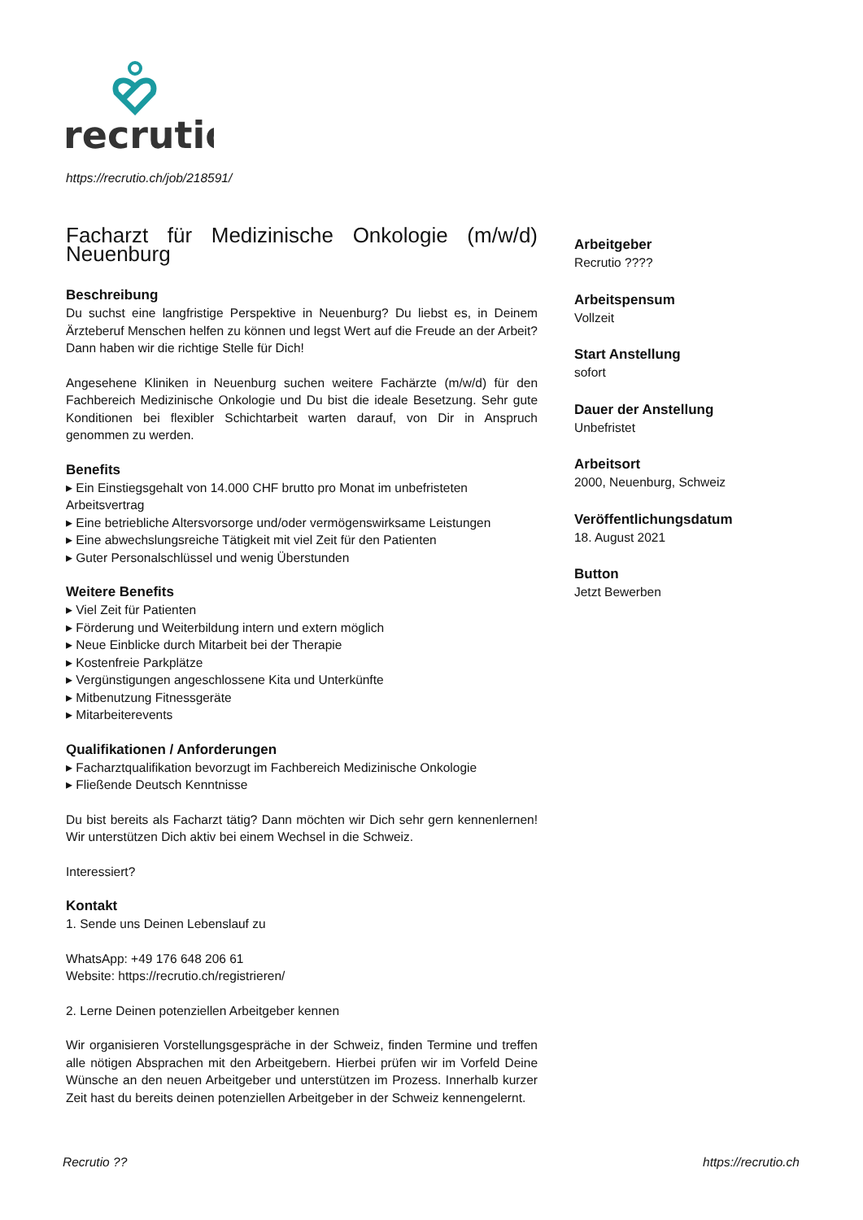recrutio
https://recrutio.ch/job/218591/
Facharzt für Medizinische Onkologie (m/w/d)
Neuenburg
Beschreibung
Du suchst eine langfristige Perspektive in Neuenburg? Du liebst es, in Deinem Ärzteberuf Menschen helfen zu können und legst Wert auf die Freude an der Arbeit? Dann haben wir die richtige Stelle für Dich!
Angesehene Kliniken in Neuenburg suchen weitere Fachärzte (m/w/d) für den Fachbereich Medizinische Onkologie und Du bist die ideale Besetzung. Sehr gute Konditionen bei flexibler Schichtarbeit warten darauf, von Dir in Anspruch genommen zu werden.
Benefits
▸ Ein Einstiegsgehalt von 14.000 CHF brutto pro Monat im unbefristeten Arbeitsvertrag
▸ Eine betriebliche Altersvorsorge und/oder vermögenswirksame Leistungen
▸ Eine abwechslungsreiche Tätigkeit mit viel Zeit für den Patienten
▸ Guter Personalschlüssel und wenig Überstunden
Weitere Benefits
▸ Viel Zeit für Patienten
▸ Förderung und Weiterbildung intern und extern möglich
▸ Neue Einblicke durch Mitarbeit bei der Therapie
▸ Kostenfreie Parkplätze
▸ Vergünstigungen angeschlossene Kita und Unterkünfte
▸ Mitbenutzung Fitnessgeräte
▸ Mitarbeiterevents
Qualifikationen / Anforderungen
▸ Facharztqualifikation bevorzugt im Fachbereich Medizinische Onkologie
▸ Fließende Deutsch Kenntnisse
Du bist bereits als Facharzt tätig? Dann möchten wir Dich sehr gern kennenlernen! Wir unterstützen Dich aktiv bei einem Wechsel in die Schweiz.
Interessiert?
Kontakt
1. Sende uns Deinen Lebenslauf zu
WhatsApp: +49 176 648 206 61
Website: https://recrutio.ch/registrieren/
2. Lerne Deinen potenziellen Arbeitgeber kennen
Wir organisieren Vorstellungsgespräche in der Schweiz, finden Termine und treffen alle nötigen Absprachen mit den Arbeitgebern. Hierbei prüfen wir im Vorfeld Deine Wünsche an den neuen Arbeitgeber und unterstützen im Prozess. Innerhalb kurzer Zeit hast du bereits deinen potenziellen Arbeitgeber in der Schweiz kennengelernt.
Arbeitgeber
Recrutio ????
Arbeitspensum
Vollzeit
Start Anstellung
sofort
Dauer der Anstellung
Unbefristet
Arbeitsort
2000, Neuenburg, Schweiz
Veröffentlichungsdatum
18. August 2021
Button
Jetzt Bewerben
Recrutio ?? https://recrutio.ch